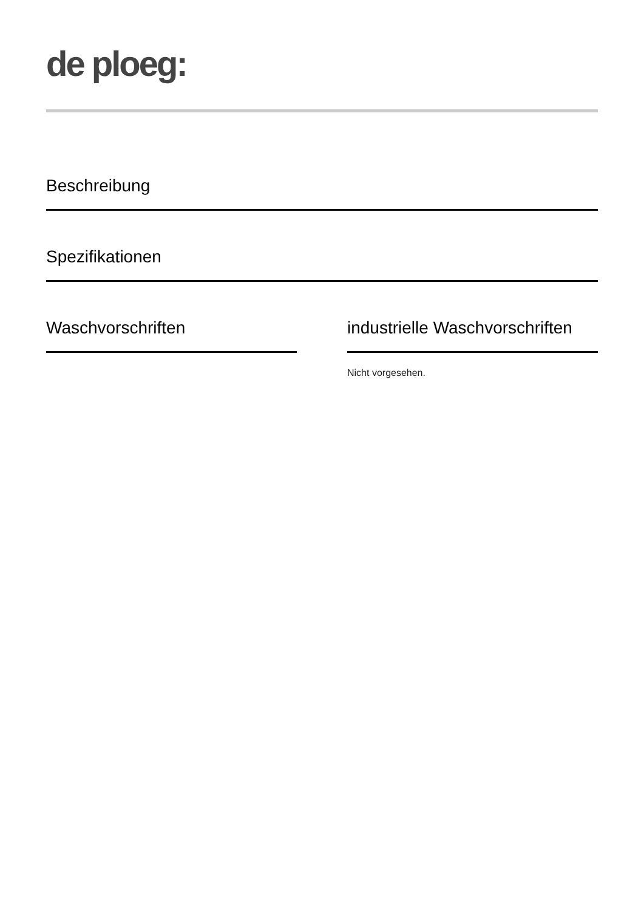de ploeg:
Beschreibung
Spezifikationen
Waschvorschriften industrielle Waschvorschriften
Nicht vorgesehen.